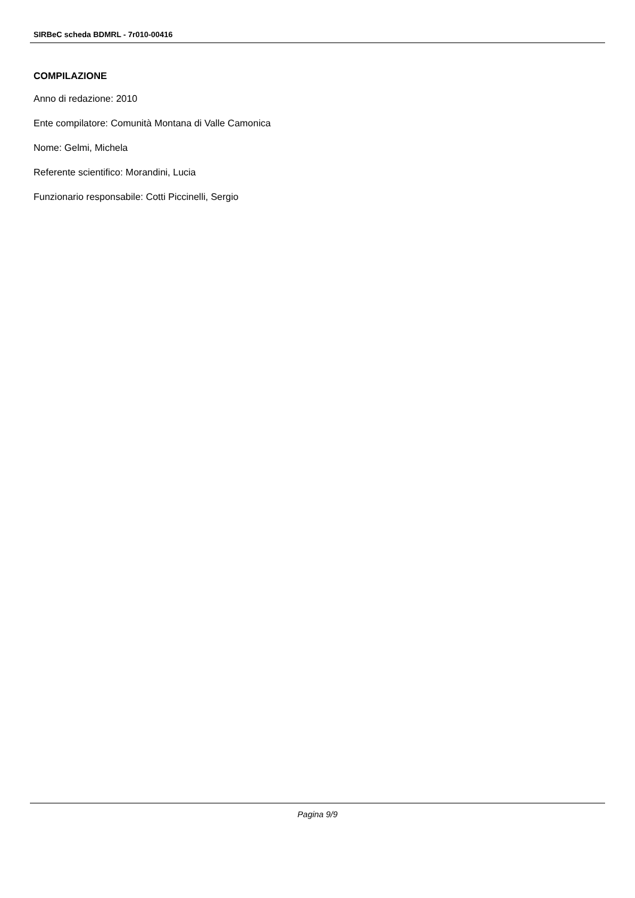SIRBeC scheda BDMRL - 7r010-00416
COMPILAZIONE
Anno di redazione: 2010
Ente compilatore: Comunità Montana di Valle Camonica
Nome: Gelmi, Michela
Referente scientifico: Morandini, Lucia
Funzionario responsabile: Cotti Piccinelli, Sergio
Pagina 9/9